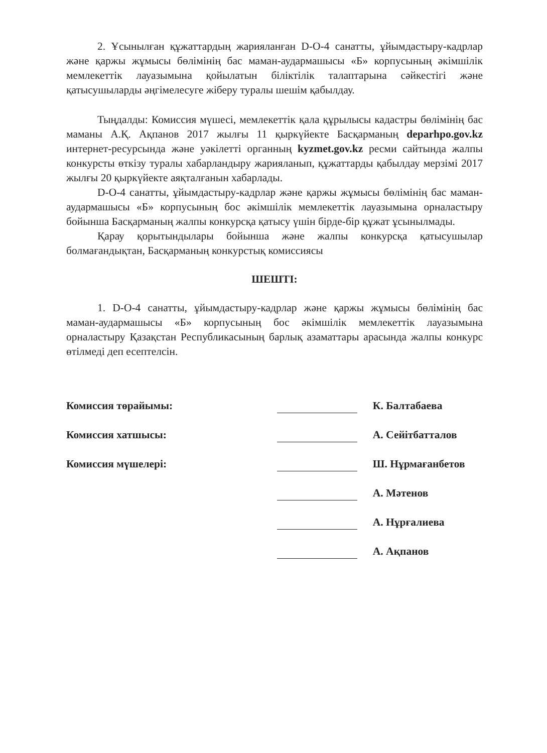2. Ұсынылған құжаттардың жарияланған D-O-4 санатты, ұйымдастыру-кадрлар және қаржы жұмысы бөлімінің бас маман-аудармашысы «Б» корпусының әкімшілік мемлекеттік лауазымына қойылатын біліктілік талаптарына сәйкестігі және қатысушыларды әңгімелесуге жіберу туралы шешім қабылдау.
Тыңдалды: Комиссия мүшесі, мемлекеттік қала құрылысы кадастры бөлімінің бас маманы А.Қ. Ақпанов 2017 жылғы 11 қыркүйекте Басқарманың deparhpo.gov.kz интернет-ресурсында және уәкілетті органның kyzmet.gov.kz ресми сайтында жалпы конкурсты өткізу туралы хабарландыру жарияланып, құжаттарды қабылдау мерзімі 2017 жылғы 20 қыркүйекте аяқталғанын хабарлады.
D-O-4 санатты, ұйымдастыру-кадрлар және қаржы жұмысы бөлімінің бас маман-аудармашысы «Б» корпусының бос әкімшілік мемлекеттік лауазымына орналастыру бойынша Басқарманың жалпы конкурсқа қатысу үшін бірде-бір құжат ұсынылмады.
Қарау қорытындылары бойынша және жалпы конкурсқа қатысушылар болмағандықтан, Басқарманың конкурстық комиссиясы
ШЕШТІ:
1. D-O-4 санатты, ұйымдастыру-кадрлар және қаржы жұмысы бөлімінің бас маман-аудармашысы «Б» корпусының бос әкімшілік мемлекеттік лауазымына орналастыру Қазақстан Республикасының барлық азаматтары арасында жалпы конкурс өтілмеді деп есептелсін.
| Комиссия төрайымы: | | К. Балтабаева |
| Комиссия хатшысы: | | А. Сейітбатталов |
| Комиссия мүшелері: | | Ш. Нұрмағанбетов |
| | | А. Мәтенов |
| | | А. Нұрғалиева |
| | | А. Ақпанов |